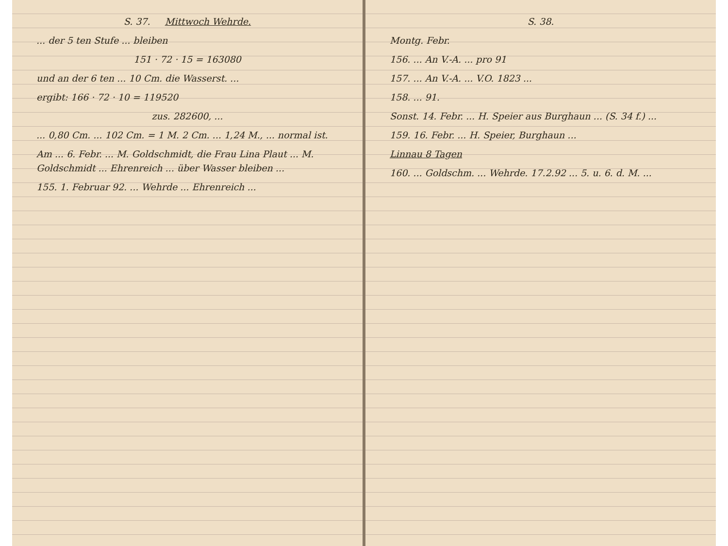S. 37. Mittwoch Wehrde.
... der 5 ten Stufe ... bleiben
151 · 72 · 15 = 163080
und an der 6 ten ... 10 Cm. die Wasserst. ...
ergibt: 166 · 72 · 10 = 119520
zus. 282600, ...
... 0,80 Cm. ... 102 Cm. = 1 M. 2 Cm. ... 1,24 M., ... normal ist.
Am ... 6. Febr. ... M. Goldschmidt, die Frau Lina Plaut ... M. Goldschmidt ... Ehrenreich ... über Wasser bleiben ...
155. 1. Februar 92. ... Wehrde ... Ehrenreich ...
S. 38.
Montg. Febr.
156. ... An V.-A. ... pro 91
157. ... An V.-A. ... V.O. 1823 ...
158. ... 91.
Sonst. 14. Febr. ... H. Speier aus Burghaun ... (S. 34 f.) ...
159. 16. Febr. ... H. Speier, Burghaun ...
Linnau 8 Tagen
160. ... Goldschm. ... Wehrde. 17.2.92 ... 5. u. 6. d. M. ...